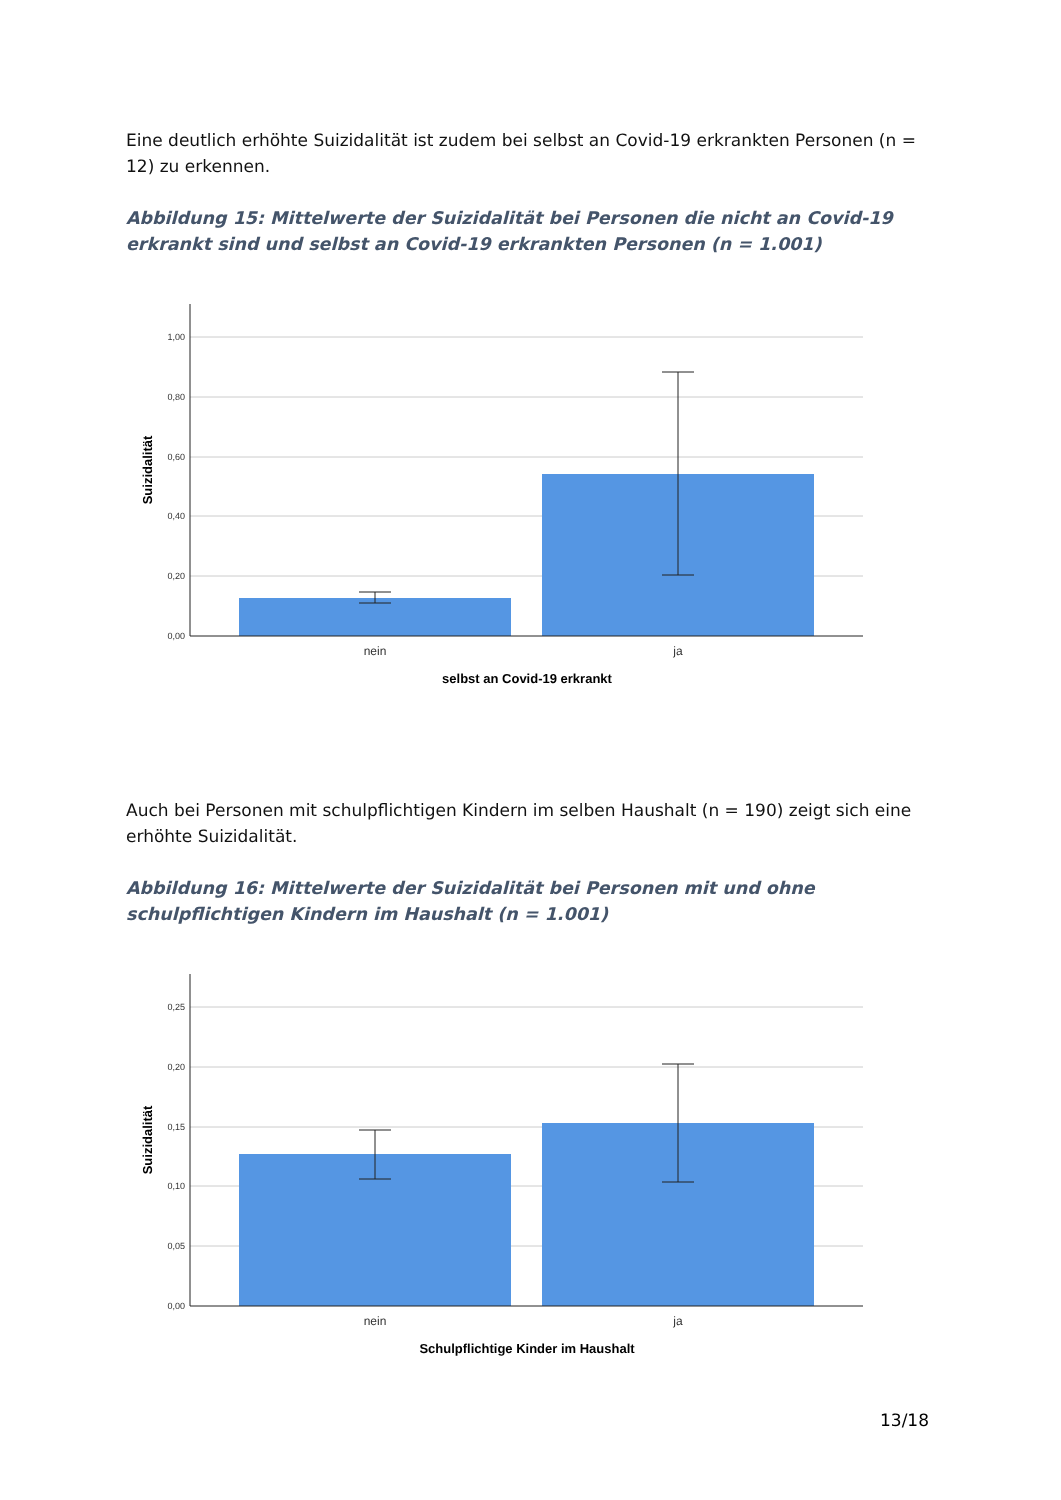Eine deutlich erhöhte Suizidalität ist zudem bei selbst an Covid-19 erkrankten Personen (n = 12) zu erkennen.
Abbildung 15: Mittelwerte der Suizidalität bei Personen die nicht an Covid-19 erkrankt sind und selbst an Covid-19 erkrankten Personen (n = 1.001)
1,00
0,80
0,60
0,40
0,20
0,00
nein
ja
selbst an Covid-19 erkrankt
Suizidalität
Auch bei Personen mit schulpflichtigen Kindern im selben Haushalt (n = 190) zeigt sich eine erhöhte Suizidalität.
Abbildung 16: Mittelwerte der Suizidalität bei Personen mit und ohne schulpflichtigen Kindern im Haushalt (n = 1.001)
0,25
0,20
0,15
0,10
0,05
0,00
nein
ja
Schulpflichtige Kinder im Haushalt
Suizidalität
13/18